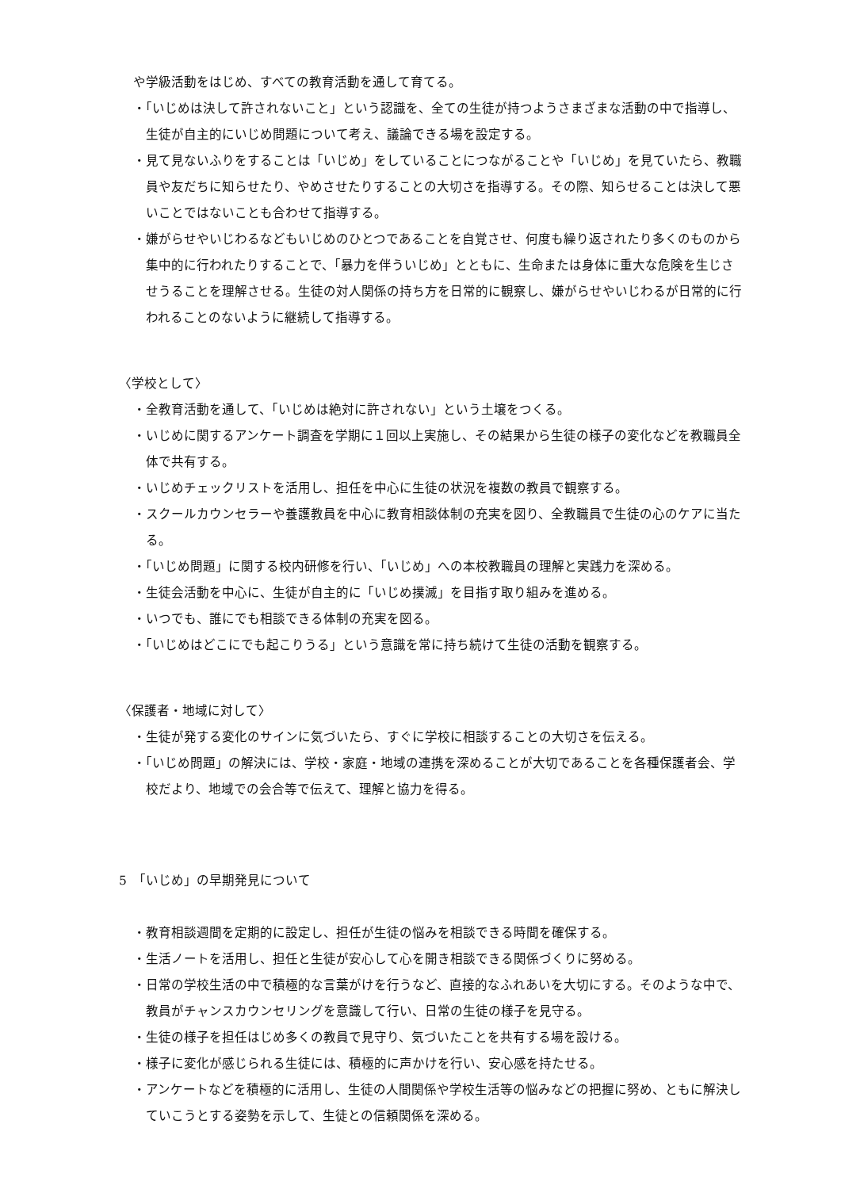や学級活動をはじめ、すべての教育活動を通して育てる。
・「いじめは決して許されないこと」という認識を、全ての生徒が持つようさまざまな活動の中で指導し、生徒が自主的にいじめ問題について考え、議論できる場を設定する。
・見て見ないふりをすることは「いじめ」をしていることにつながることや「いじめ」を見ていたら、教職員や友だちに知らせたり、やめさせたりすることの大切さを指導する。その際、知らせることは決して悪いことではないことも合わせて指導する。
・嫌がらせやいじわるなどもいじめのひとつであることを自覚させ、何度も繰り返されたり多くのものから集中的に行われたりすることで、「暴力を伴ういじめ」とともに、生命または身体に重大な危険を生じさせうることを理解させる。生徒の対人関係の持ち方を日常的に観察し、嫌がらせやいじわるが日常的に行われることのないように継続して指導する。
〈学校として〉
・全教育活動を通して、「いじめは絶対に許されない」という土壌をつくる。
・いじめに関するアンケート調査を学期に１回以上実施し、その結果から生徒の様子の変化などを教職員全体で共有する。
・いじめチェックリストを活用し、担任を中心に生徒の状況を複数の教員で観察する。
・スクールカウンセラーや養護教員を中心に教育相談体制の充実を図り、全教職員で生徒の心のケアに当たる。
・「いじめ問題」に関する校内研修を行い、「いじめ」への本校教職員の理解と実践力を深める。
・生徒会活動を中心に、生徒が自主的に「いじめ撲滅」を目指す取り組みを進める。
・いつでも、誰にでも相談できる体制の充実を図る。
・「いじめはどこにでも起こりうる」という意識を常に持ち続けて生徒の活動を観察する。
〈保護者・地域に対して〉
・生徒が発する変化のサインに気づいたら、すぐに学校に相談することの大切さを伝える。
・「いじめ問題」の解決には、学校・家庭・地域の連携を深めることが大切であることを各種保護者会、学校だより、地域での会合等で伝えて、理解と協力を得る。
5　「いじめ」の早期発見について
・教育相談週間を定期的に設定し、担任が生徒の悩みを相談できる時間を確保する。
・生活ノートを活用し、担任と生徒が安心して心を開き相談できる関係づくりに努める。
・日常の学校生活の中で積極的な言葉がけを行うなど、直接的なふれあいを大切にする。そのような中で、教員がチャンスカウンセリングを意識して行い、日常の生徒の様子を見守る。
・生徒の様子を担任はじめ多くの教員で見守り、気づいたことを共有する場を設ける。
・様子に変化が感じられる生徒には、積極的に声かけを行い、安心感を持たせる。
・アンケートなどを積極的に活用し、生徒の人間関係や学校生活等の悩みなどの把握に努め、ともに解決していこうとする姿勢を示して、生徒との信頼関係を深める。